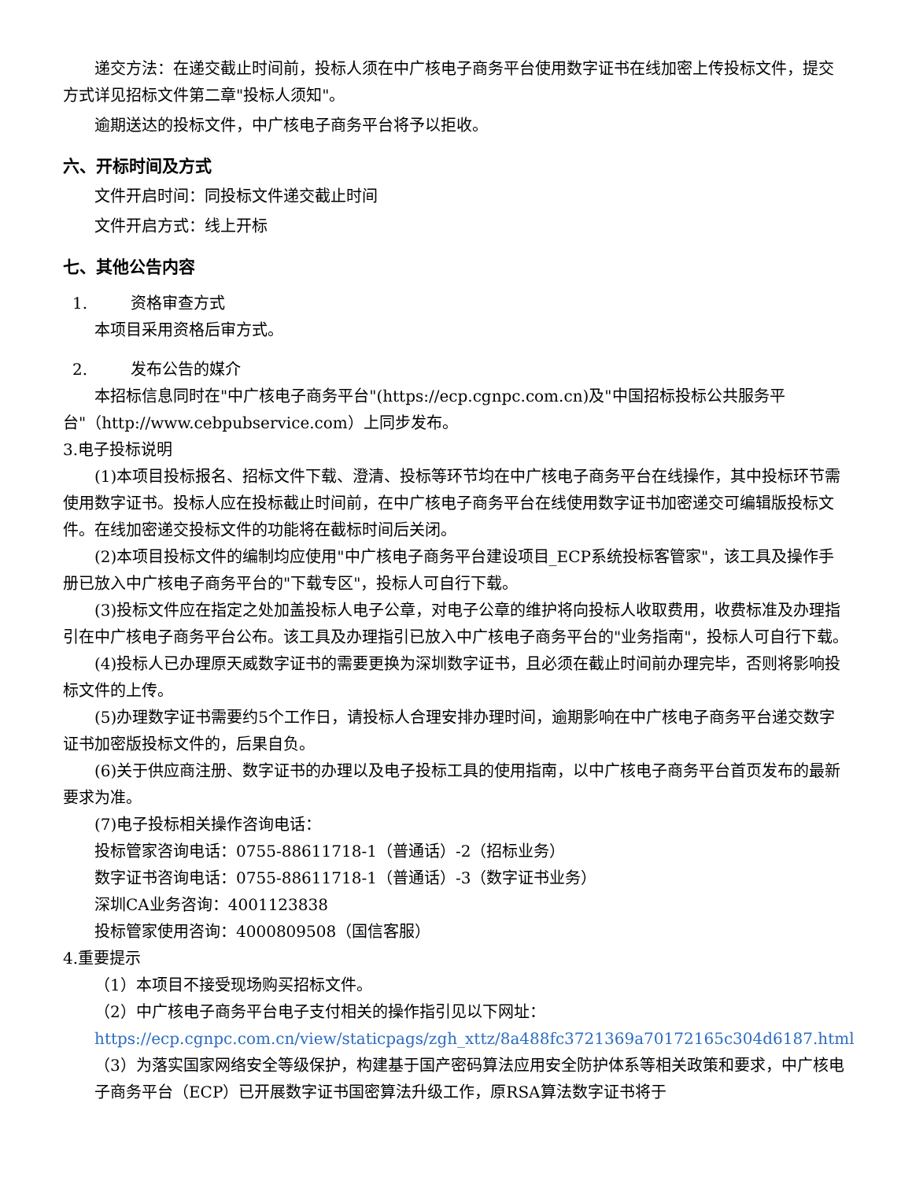递交方法：在递交截止时间前，投标人须在中广核电子商务平台使用数字证书在线加密上传投标文件，提交方式详见招标文件第二章"投标人须知"。
逾期送达的投标文件，中广核电子商务平台将予以拒收。
六、开标时间及方式
文件开启时间：同投标文件递交截止时间
文件开启方式：线上开标
七、其他公告内容
1. 资格审查方式
本项目采用资格后审方式。
2. 发布公告的媒介
本招标信息同时在"中广核电子商务平台"(https://ecp.cgnpc.com.cn)及"中国招标投标公共服务平台"（http://www.cebpubservice.com）上同步发布。
3.电子投标说明
(1)本项目投标报名、招标文件下载、澄清、投标等环节均在中广核电子商务平台在线操作，其中投标环节需使用数字证书。投标人应在投标截止时间前，在中广核电子商务平台在线使用数字证书加密递交可编辑版投标文件。在线加密递交投标文件的功能将在截标时间后关闭。
(2)本项目投标文件的编制均应使用"中广核电子商务平台建设项目_ECP系统投标客管家"，该工具及操作手册已放入中广核电子商务平台的"下载专区"，投标人可自行下载。
(3)投标文件应在指定之处加盖投标人电子公章，对电子公章的维护将向投标人收取费用，收费标准及办理指引在中广核电子商务平台公布。该工具及办理指引已放入中广核电子商务平台的"业务指南"，投标人可自行下载。
(4)投标人已办理原天威数字证书的需要更换为深圳数字证书，且必须在截止时间前办理完毕，否则将影响投标文件的上传。
(5)办理数字证书需要约5个工作日，请投标人合理安排办理时间，逾期影响在中广核电子商务平台递交数字证书加密版投标文件的，后果自负。
(6)关于供应商注册、数字证书的办理以及电子投标工具的使用指南，以中广核电子商务平台首页发布的最新要求为准。
(7)电子投标相关操作咨询电话：
投标管家咨询电话：0755-88611718-1（普通话）-2（招标业务）
数字证书咨询电话：0755-88611718-1（普通话）-3（数字证书业务）
深圳CA业务咨询：4001123838
投标管家使用咨询：4000809508（国信客服）
4.重要提示
（1）本项目不接受现场购买招标文件。
（2）中广核电子商务平台电子支付相关的操作指引见以下网址：https://ecp.cgnpc.com.cn/view/staticpags/zgh_xttz/8a488fc3721369a70172165c304d6187.html
（3）为落实国家网络安全等级保护，构建基于国产密码算法应用安全防护体系等相关政策和要求，中广核电子商务平台（ECP）已开展数字证书国密算法升级工作，原RSA算法数字证书将于